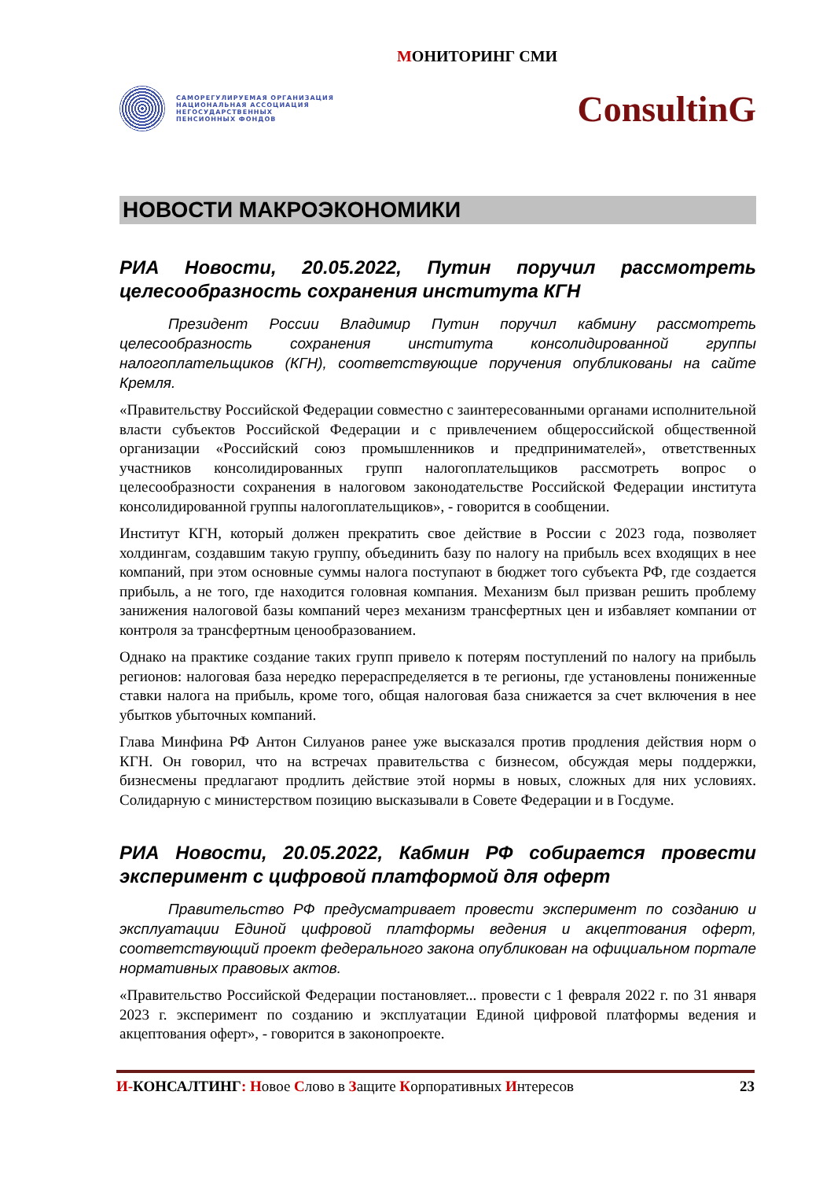МОНИТОРИНГ СМИ
САМОРЕГУЛИРУЕМАЯ ОРГАНИЗАЦИЯ
НАЦИОНАЛЬНАЯ АССОЦИАЦИЯ
НЕГОСУДАРСТВЕННЫХ
ПЕНСИОННЫХ ФОНДОВ
ConsultinG
НОВОСТИ МАКРОЭКОНОМИКИ
РИА Новости, 20.05.2022, Путин поручил рассмотреть целесообразность сохранения института КГН
Президент России Владимир Путин поручил кабмину рассмотреть целесообразность сохранения института консолидированной группы налогоплательщиков (КГН), соответствующие поручения опубликованы на сайте Кремля.
«Правительству Российской Федерации совместно с заинтересованными органами исполнительной власти субъектов Российской Федерации и с привлечением общероссийской общественной организации «Российский союз промышленников и предпринимателей», ответственных участников консолидированных групп налогоплательщиков рассмотреть вопрос о целесообразности сохранения в налоговом законодательстве Российской Федерации института консолидированной группы налогоплательщиков», - говорится в сообщении.
Институт КГН, который должен прекратить свое действие в России с 2023 года, позволяет холдингам, создавшим такую группу, объединить базу по налогу на прибыль всех входящих в нее компаний, при этом основные суммы налога поступают в бюджет того субъекта РФ, где создается прибыль, а не того, где находится головная компания. Механизм был призван решить проблему занижения налоговой базы компаний через механизм трансфертных цен и избавляет компании от контроля за трансфертным ценообразованием.
Однако на практике создание таких групп привело к потерям поступлений по налогу на прибыль регионов: налоговая база нередко перераспределяется в те регионы, где установлены пониженные ставки налога на прибыль, кроме того, общая налоговая база снижается за счет включения в нее убытков убыточных компаний.
Глава Минфина РФ Антон Силуанов ранее уже высказался против продления действия норм о КГН. Он говорил, что на встречах правительства с бизнесом, обсуждая меры поддержки, бизнесмены предлагают продлить действие этой нормы в новых, сложных для них условиях. Солидарную с министерством позицию высказывали в Совете Федерации и в Госдуме.
РИА Новости, 20.05.2022, Кабмин РФ собирается провести эксперимент с цифровой платформой для оферт
Правительство РФ предусматривает провести эксперимент по созданию и эксплуатации Единой цифровой платформы ведения и акцептования оферт, соответствующий проект федерального закона опубликован на официальном портале нормативных правовых актов.
«Правительство Российской Федерации постановляет... провести с 1 февраля 2022 г. по 31 января 2023 г. эксперимент по созданию и эксплуатации Единой цифровой платформы ведения и акцептования оферт», - говорится в законопроекте.
И-КОНСАЛТИНГ: Новое Слово в Защите Корпоративных Интересов 23